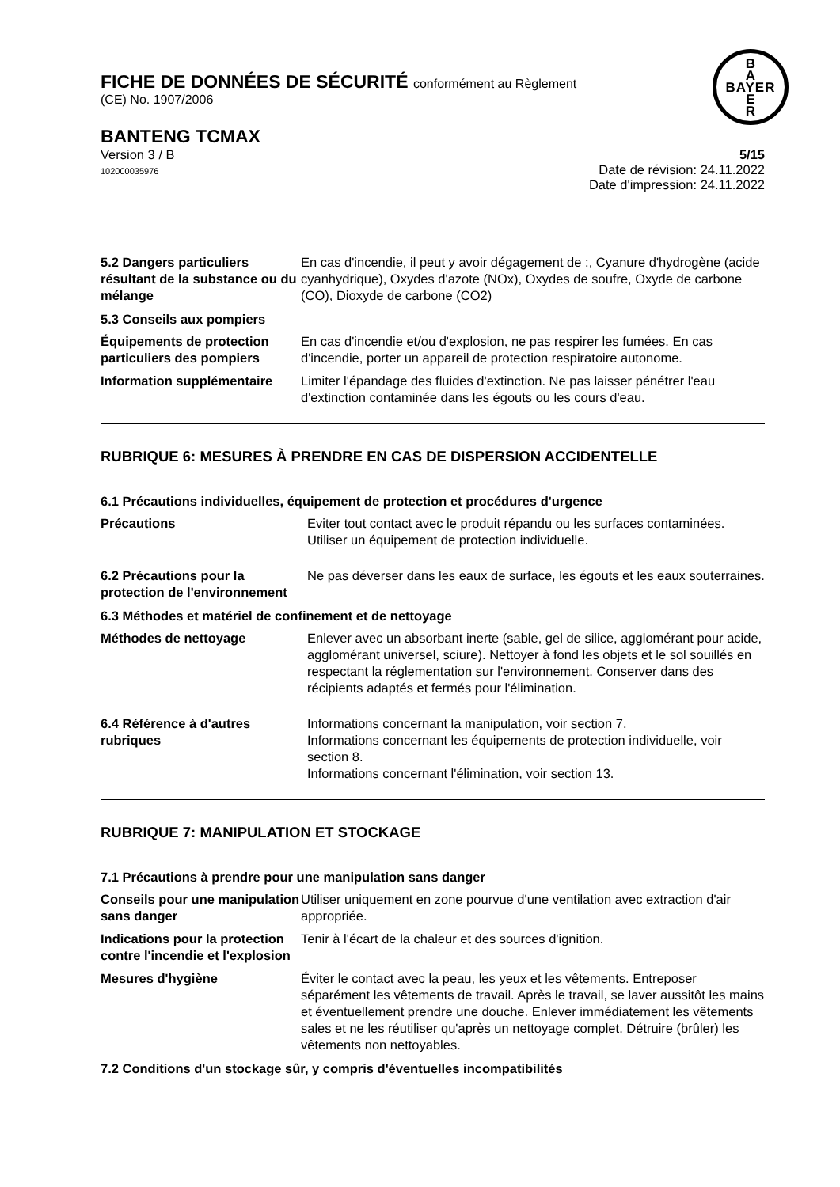FICHE DE DONNÉES DE SÉCURITÉ conformément au Règlement
(CE) No. 1907/2006
B
A
BAYER
E
R
BANTENG TCMAX
Version 3 / B
102000035976
5/15
Date de révision: 24.11.2022
Date d'impression: 24.11.2022
5.2 Dangers particuliers résultant de la substance ou du mélange
En cas d'incendie, il peut y avoir dégagement de :, Cyanure d'hydrogène (acide cyanhydrique), Oxydes d'azote (NOx), Oxydes de soufre, Oxyde de carbone (CO), Dioxyde de carbone (CO2)
5.3 Conseils aux pompiers
Équipements de protection particuliers des pompiers
En cas d'incendie et/ou d'explosion, ne pas respirer les fumées. En cas d'incendie, porter un appareil de protection respiratoire autonome.
Information supplémentaire
Limiter l'épandage des fluides d'extinction. Ne pas laisser pénétrer l'eau d'extinction contaminée dans les égouts ou les cours d'eau.
RUBRIQUE 6: MESURES À PRENDRE EN CAS DE DISPERSION ACCIDENTELLE
6.1 Précautions individuelles, équipement de protection et procédures d'urgence
Précautions Eviter tout contact avec le produit répandu ou les surfaces contaminées. Utiliser un équipement de protection individuelle.
6.2 Précautions pour la protection de l'environnement
Ne pas déverser dans les eaux de surface, les égouts et les eaux souterraines.
6.3 Méthodes et matériel de confinement et de nettoyage
Méthodes de nettoyage Enlever avec un absorbant inerte (sable, gel de silice, agglomérant pour acide, agglomérant universel, sciure). Nettoyer à fond les objets et le sol souillés en respectant la réglementation sur l'environnement. Conserver dans des récipients adaptés et fermés pour l'élimination.
6.4 Référence à d'autres rubriques
Informations concernant la manipulation, voir section 7.
Informations concernant les équipements de protection individuelle, voir section 8.
Informations concernant l'élimination, voir section 13.
RUBRIQUE 7: MANIPULATION ET STOCKAGE
7.1 Précautions à prendre pour une manipulation sans danger
Conseils pour une manipulation sans danger
Utiliser uniquement en zone pourvue d'une ventilation avec extraction d'air appropriée.
Indications pour la protection contre l'incendie et l'explosion
Tenir à l'écart de la chaleur et des sources d'ignition.
Mesures d'hygiène Éviter le contact avec la peau, les yeux et les vêtements. Entreposer séparément les vêtements de travail. Après le travail, se laver aussitôt les mains et éventuellement prendre une douche. Enlever immédiatement les vêtements sales et ne les réutiliser qu'après un nettoyage complet. Détruire (brûler) les vêtements non nettoyables.
7.2 Conditions d'un stockage sûr, y compris d'éventuelles incompatibilités